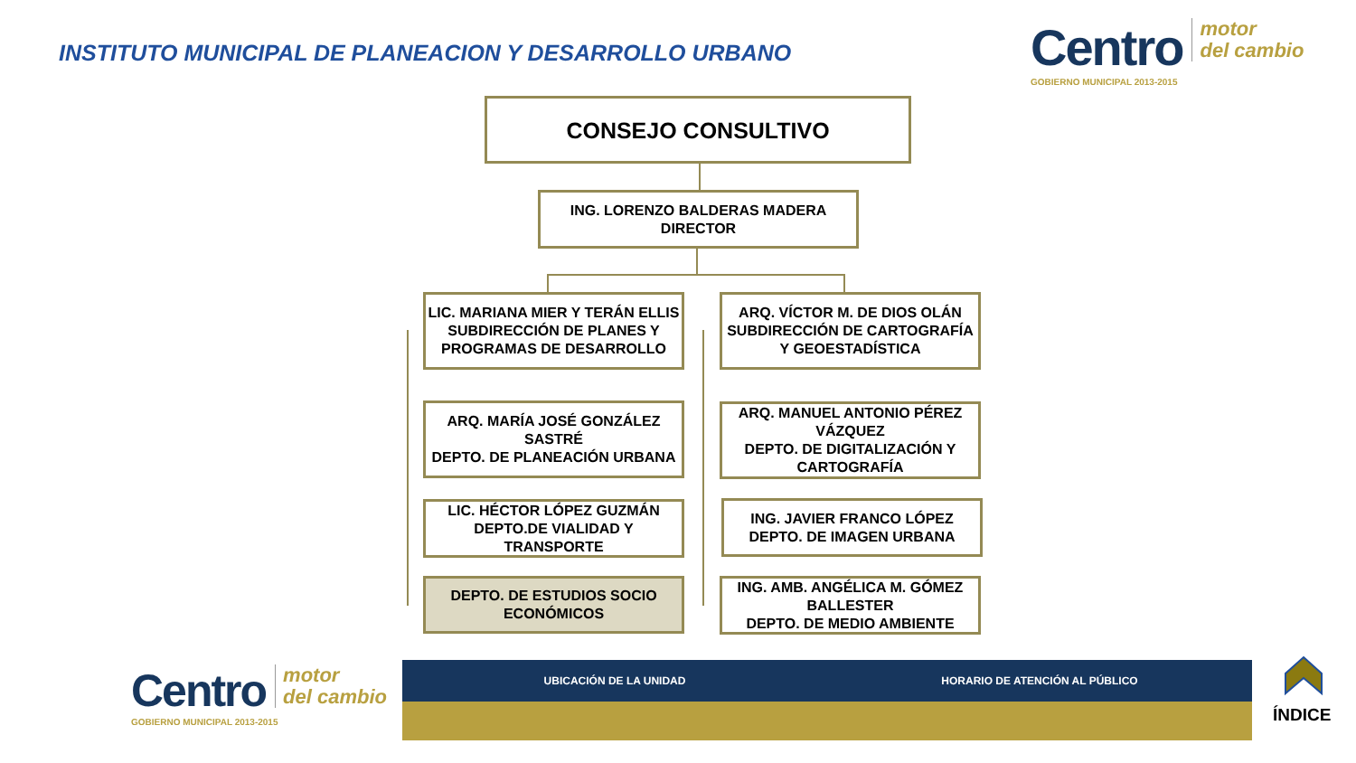INSTITUTO MUNICIPAL DE PLANEACION Y DESARROLLO URBANO
Centro motor
del cambio
GOBIERNO MUNICIPAL 2013-2015
CONSEJO CONSULTIVO
ING. LORENZO BALDERAS MADERA
DIRECTOR
LIC. MARIANA MIER Y TERÁN ELLIS
SUBDIRECCIÓN DE PLANES Y PROGRAMAS DE DESARROLLO
ARQ. VÍCTOR M. DE DIOS OLÁN
SUBDIRECCIÓN DE CARTOGRAFÍA Y GEOESTADÍSTICA
ARQ. MARÍA JOSÉ GONZÁLEZ SASTRÉ
DEPTO. DE PLANEACIÓN URBANA
ARQ. MANUEL ANTONIO PÉREZ VÁZQUEZ
DEPTO. DE DIGITALIZACIÓN Y CARTOGRAFÍA
LIC. HÉCTOR LÓPEZ GUZMÁN
DEPTO.DE VIALIDAD Y TRANSPORTE
ING. JAVIER FRANCO LÓPEZ
DEPTO. DE IMAGEN URBANA
DEPTO. DE ESTUDIOS SOCIO ECONÓMICOS
ING. AMB. ANGÉLICA M. GÓMEZ BALLESTER
DEPTO. DE MEDIO AMBIENTE
Centro motor
del cambio
GOBIERNO MUNICIPAL 2013-2015
UBICACIÓN DE LA UNIDAD HORARIO DE ATENCIÓN AL PÚBLICO
ÍNDICE